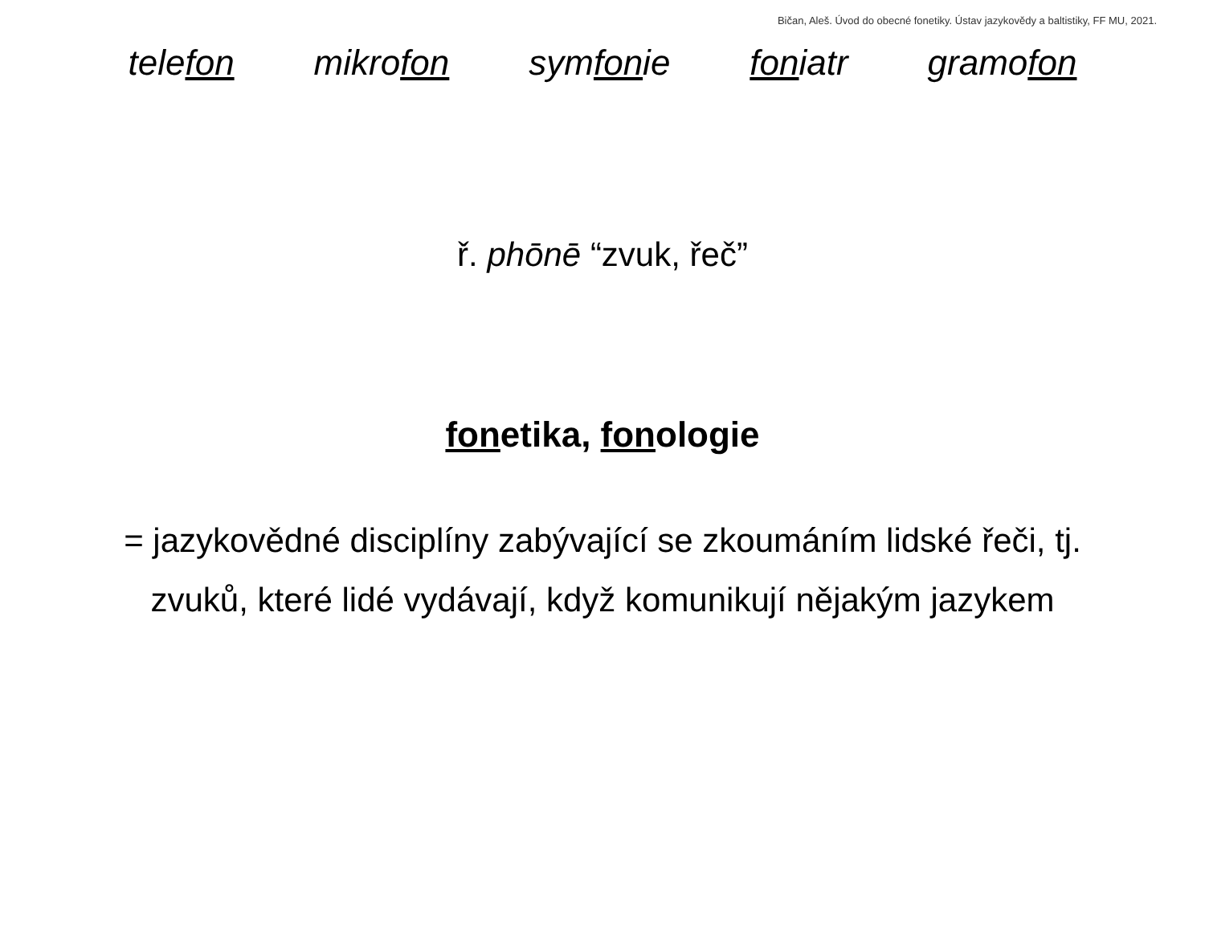Bičan, Aleš. Úvod do obecné fonetiky. Ústav jazykovědy a baltistiky, FF MU, 2021.
telefon mikrofon symfonie foniatr gramofon
ř. phōnē “zvuk, řeč”
fonetika, fonologie
= jazykovědné disciplíny zabývající se zkoumáním lidské řeči, tj. zvuků, které lidé vydávají, když komunikují nějakým jazykem